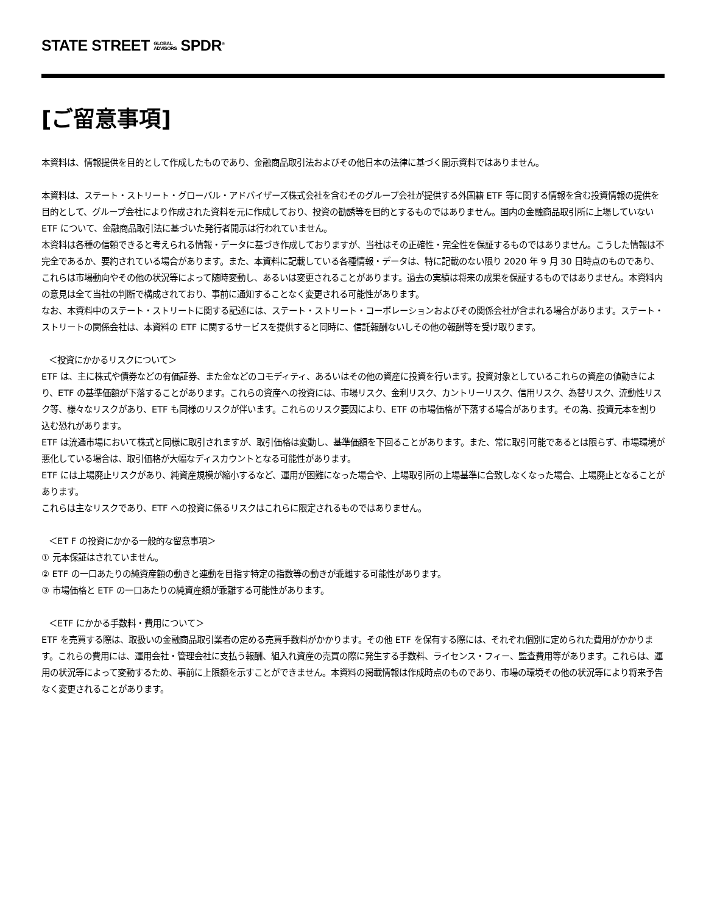STATE STREET GLOBAL
ADVISORS SPDR<sup>®</sup>
[ご留意事項]
本資料は、情報提供を目的として作成したものであり、金融商品取引法およびその他日本の法律に基づく開示資料ではありません。
本資料は、ステート・ストリート・グローバル・アドバイザーズ株式会社を含むそのグループ会社が提供する外国籍 ETF 等に関する情報を含む投資情報の提供を目的として、グループ会社により作成された資料を元に作成しており、投資の勧誘等を目的とするものではありません。国内の金融商品取引所に上場していない ETF について、金融商品取引法に基づいた発行者開示は行われていません。
本資料は各種の信頼できると考えられる情報・データに基づき作成しておりますが、当社はその正確性・完全性を保証するものではありません。こうした情報は不完全であるか、要約されている場合があります。また、本資料に記載している各種情報・データは、特に記載のない限り 2020 年 9 月 30 日時点のものであり、これらは市場動向やその他の状況等によって随時変動し、あるいは変更されることがあります。過去の実績は将来の成果を保証するものではありません。本資料内の意見は全て当社の判断で構成されており、事前に通知することなく変更される可能性があります。
なお、本資料中のステート・ストリートに関する記述には、ステート・ストリート・コーポレーションおよびその関係会社が含まれる場合があります。ステート・ストリートの関係会社は、本資料の ETF に関するサービスを提供すると同時に、信託報酬ないしその他の報酬等を受け取ります。
＜投資にかかるリスクについて＞
ETF は、主に株式や債券などの有価証券、また金などのコモディティ、あるいはその他の資産に投資を行います。投資対象としているこれらの資産の値動きにより、ETF の基準価額が下落することがあります。これらの資産への投資には、市場リスク、金利リスク、カントリーリスク、信用リスク、為替リスク、流動性リスク等、様々なリスクがあり、ETF も同様のリスクが伴います。これらのリスク要因により、ETF の市場価格が下落する場合があります。その為、投資元本を割り込む恐れがあります。
ETF は流通市場において株式と同様に取引されますが、取引価格は変動し、基準価額を下回ることがあります。また、常に取引可能であるとは限らず、市場環境が悪化している場合は、取引価格が大幅なディスカウントとなる可能性があります。
ETF には上場廃止リスクがあり、純資産規模が縮小するなど、運用が困難になった場合や、上場取引所の上場基準に合致しなくなった場合、上場廃止となることがあります。
これらは主なリスクであり、ETF への投資に係るリスクはこれらに限定されるものではありません。
＜ET F の投資にかかる一般的な留意事項＞
① 元本保証はされていません。
② ETF の一口あたりの純資産額の動きと連動を目指す特定の指数等の動きが乖離する可能性があります。
③ 市場価格と ETF の一口あたりの純資産額が乖離する可能性があります。
＜ETF にかかる手数料・費用について＞
ETF を売買する際は、取扱いの金融商品取引業者の定める売買手数料がかかります。その他 ETF を保有する際には、それぞれ個別に定められた費用がかかります。これらの費用には、運用会社・管理会社に支払う報酬、組入れ資産の売買の際に発生する手数料、ライセンス・フィー、監査費用等があります。これらは、運用の状況等によって変動するため、事前に上限額を示すことができません。本資料の掲載情報は作成時点のものであり、市場の環境その他の状況等により将来予告なく変更されることがあります。